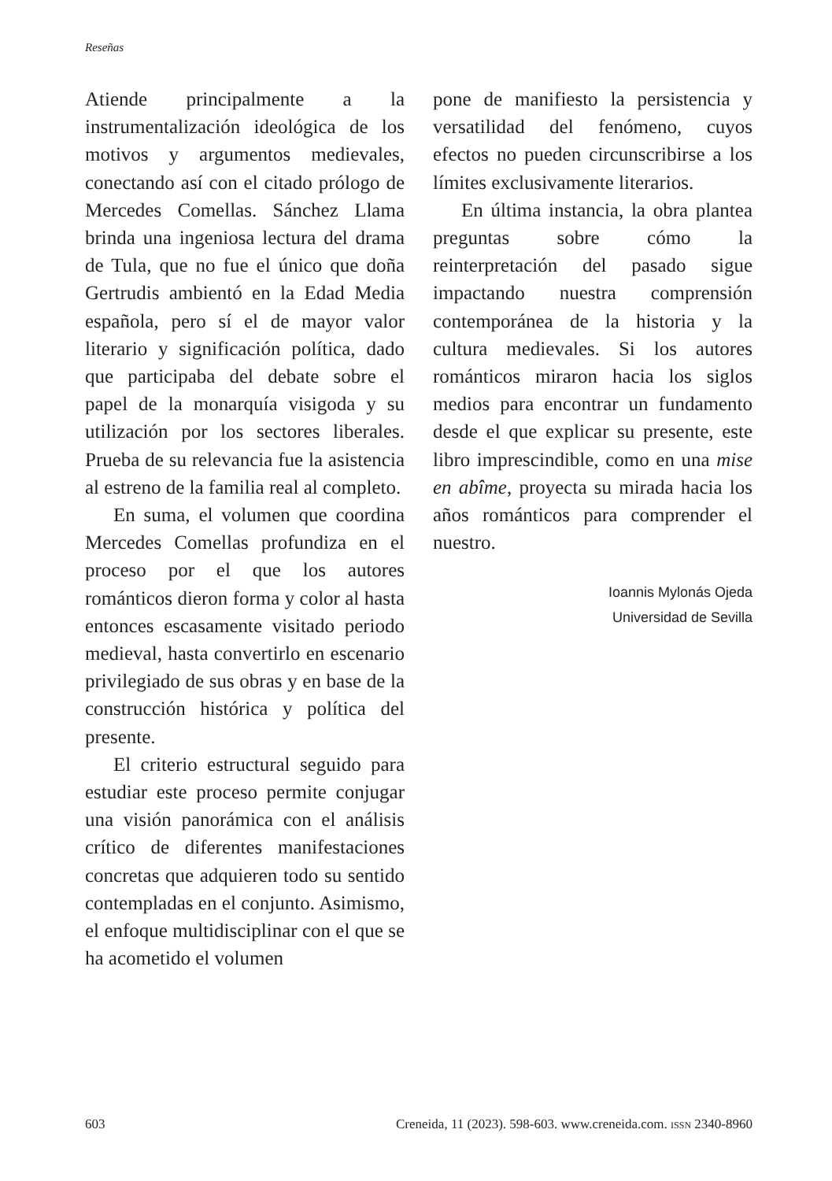Reseñas
Atiende principalmente a la instrumentalización ideológica de los motivos y argumentos medievales, conectando así con el citado prólogo de Mercedes Comellas. Sánchez Llama brinda una ingeniosa lectura del drama de Tula, que no fue el único que doña Gertrudis ambientó en la Edad Media española, pero sí el de mayor valor literario y significación política, dado que participaba del debate sobre el papel de la monarquía visigoda y su utilización por los sectores liberales. Prueba de su relevancia fue la asistencia al estreno de la familia real al completo.
En suma, el volumen que coordina Mercedes Comellas profundiza en el proceso por el que los autores románticos dieron forma y color al hasta entonces escasamente visitado periodo medieval, hasta convertirlo en escenario privilegiado de sus obras y en base de la construcción histórica y política del presente.
El criterio estructural seguido para estudiar este proceso permite conjugar una visión panorámica con el análisis crítico de diferentes manifestaciones concretas que adquieren todo su sentido contempladas en el conjunto. Asimismo, el enfoque multidisciplinar con el que se ha acometido el volumen
pone de manifiesto la persistencia y versatilidad del fenómeno, cuyos efectos no pueden circunscribirse a los límites exclusivamente literarios.
En última instancia, la obra plantea preguntas sobre cómo la reinterpretación del pasado sigue impactando nuestra comprensión contemporánea de la historia y la cultura medievales. Si los autores románticos miraron hacia los siglos medios para encontrar un fundamento desde el que explicar su presente, este libro imprescindible, como en una mise en abîme, proyecta su mirada hacia los años románticos para comprender el nuestro.
Ioannis Mylonás Ojeda
Universidad de Sevilla
603 Creneida, 11 (2023). 598-603. www.creneida.com. ISSN 2340-8960